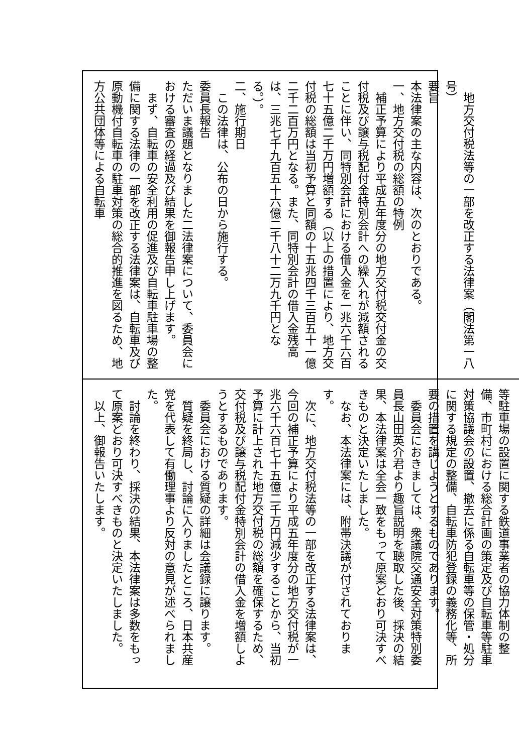地方交付税法等の一部を改正する法律案（閣法第一八号）
要旨
本法律案の主な内容は、次のとおりである。
一、地方交付税の総額の特例
補正予算により平成五年度分の地方交付税交付金の交付税及び譲与税配付金特別会計への繰入れが減額されることに伴い、同特別会計における借入金を一兆六千六百七十五億二千万円増額する（以上の措置により、地方交付税の総額は当初予算と同額の十五兆四千三百五十一億二千二百万円となる。また、同特別会計の借入金残高は、三兆七千九百五十六億二千八十二万九千円となる。）。
二、施行期日
この法律は、公布の日から施行する。
委員長報告
ただいま議題となりました二法律案について、委員会における審査の経過及び結果を御報告申し上げます。
まず、自転車の安全利用の促進及び自転車駐車場の整備に関する法律の一部を改正する法律案は、自転車及び原動機付自転車の駐車対策の総合的推進を図るため、地方公共団体等による自転車
等駐車場の設置に関する鉄道事業者の協力体制の整備、市町村における総合計画の策定及び自転車等駐車対策協議会の設置、撤去に係る自転車等の保管・処分に関する規定の整備、自転車防犯登録の義務化等、所要の措置を講じようとするものであります。
委員会におきましては、衆議院交通安全対策特別委員長山田英介君より趣旨説明を聴取した後、採決の結果、本法律案は全会一致をもって原案どおり可決すべきものと決定いたしました。
なお、本法律案には、附帯決議が付されております。
次に、地方交付税法等の一部を改正する法律案は、今回の補正予算により平成五年度分の地方交付税が一兆六千六百七十五億二千万円減少することから、当初予算に計上された地方交付税の総額を確保するため、交付税及び譲与税配付金特別会計の借入金を増額しようとするものであります。
委員会における質疑の詳細は会議録に譲ります。
質疑を終局し、討論に入りましたところ、日本共産党を代表して有働理事より反対の意見が述べられました。
討論を終わり、採決の結果、本法律案は多数をもって原案どおり可決すべきものと決定いたしました。
以上、御報告いたします。